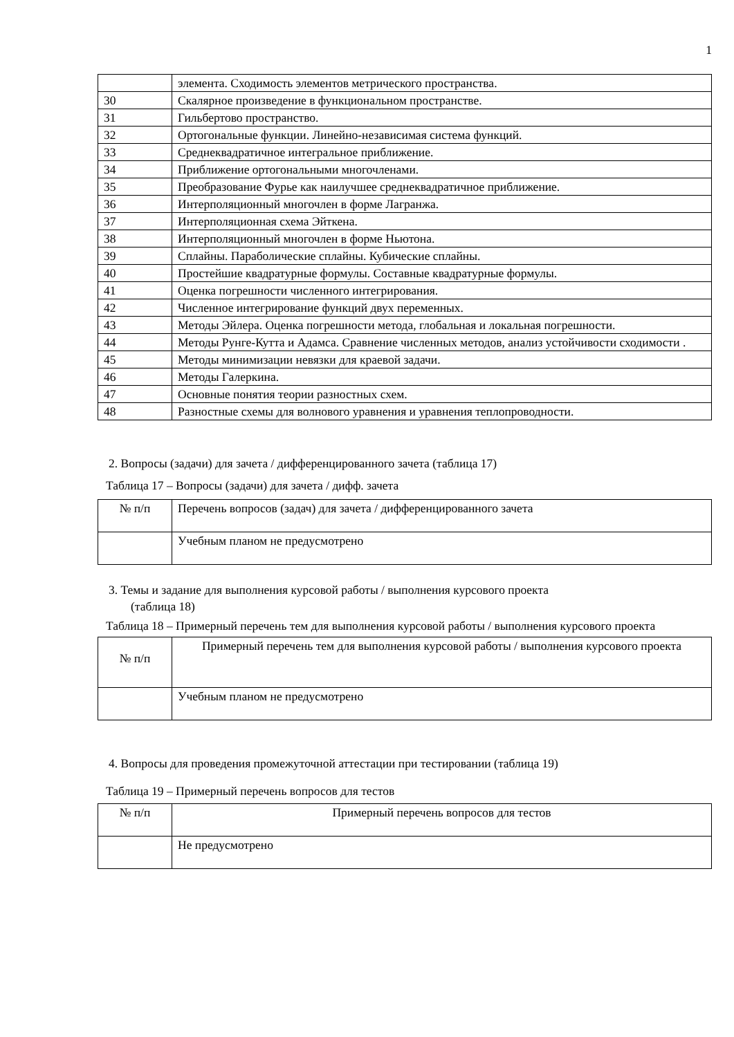1
| | элемента. Сходимость элементов метрического пространства. |
| 30 | Скалярное произведение в функциональном пространстве. |
| 31 | Гильбертово пространство. |
| 32 | Ортогональные функции. Линейно-независимая система функций. |
| 33 | Среднеквадратичное интегральное приближение. |
| 34 | Приближение ортогональными многочленами. |
| 35 | Преобразование Фурье как наилучшее среднеквадратичное приближение. |
| 36 | Интерполяционный многочлен в форме Лагранжа. |
| 37 | Интерполяционная схема Эйткена. |
| 38 | Интерполяционный многочлен в форме Ньютона. |
| 39 | Сплайны. Параболические сплайны. Кубические сплайны. |
| 40 | Простейшие квадратурные формулы. Составные квадратурные формулы. |
| 41 | Оценка погрешности численного интегрирования. |
| 42 | Численное интегрирование функций двух переменных. |
| 43 | Методы Эйлера. Оценка погрешности метода, глобальная и локальная погрешности. |
| 44 | Методы Рунге-Кутта и Адамса. Сравнение численных методов, анализ устойчивости сходимости . |
| 45 | Методы минимизации невязки для краевой задачи. |
| 46 | Методы Галеркина. |
| 47 | Основные понятия теории разностных схем. |
| 48 | Разностные схемы для волнового уравнения и уравнения теплопроводности. |
2. Вопросы (задачи) для зачета / дифференцированного зачета (таблица 17)
Таблица 17 – Вопросы (задачи) для зачета / дифф. зачета
| № п/п | Перечень вопросов (задач) для зачета / дифференцированного зачета |
| --- | --- |
| | Учебным планом не предусмотрено |
3. Темы и задание для выполнения курсовой работы / выполнения курсового проекта
(таблица 18)
Таблица 18 – Примерный перечень тем для выполнения курсовой работы / выполнения курсового проекта
| № п/п | Примерный перечень тем для выполнения курсовой работы / выполнения курсового проекта |
| --- | --- |
| | Учебным планом не предусмотрено |
4. Вопросы для проведения промежуточной аттестации при тестировании (таблица 19)
Таблица 19 – Примерный перечень вопросов для тестов
| № п/п | Примерный перечень вопросов для тестов |
| --- | --- |
| | Не предусмотрено |